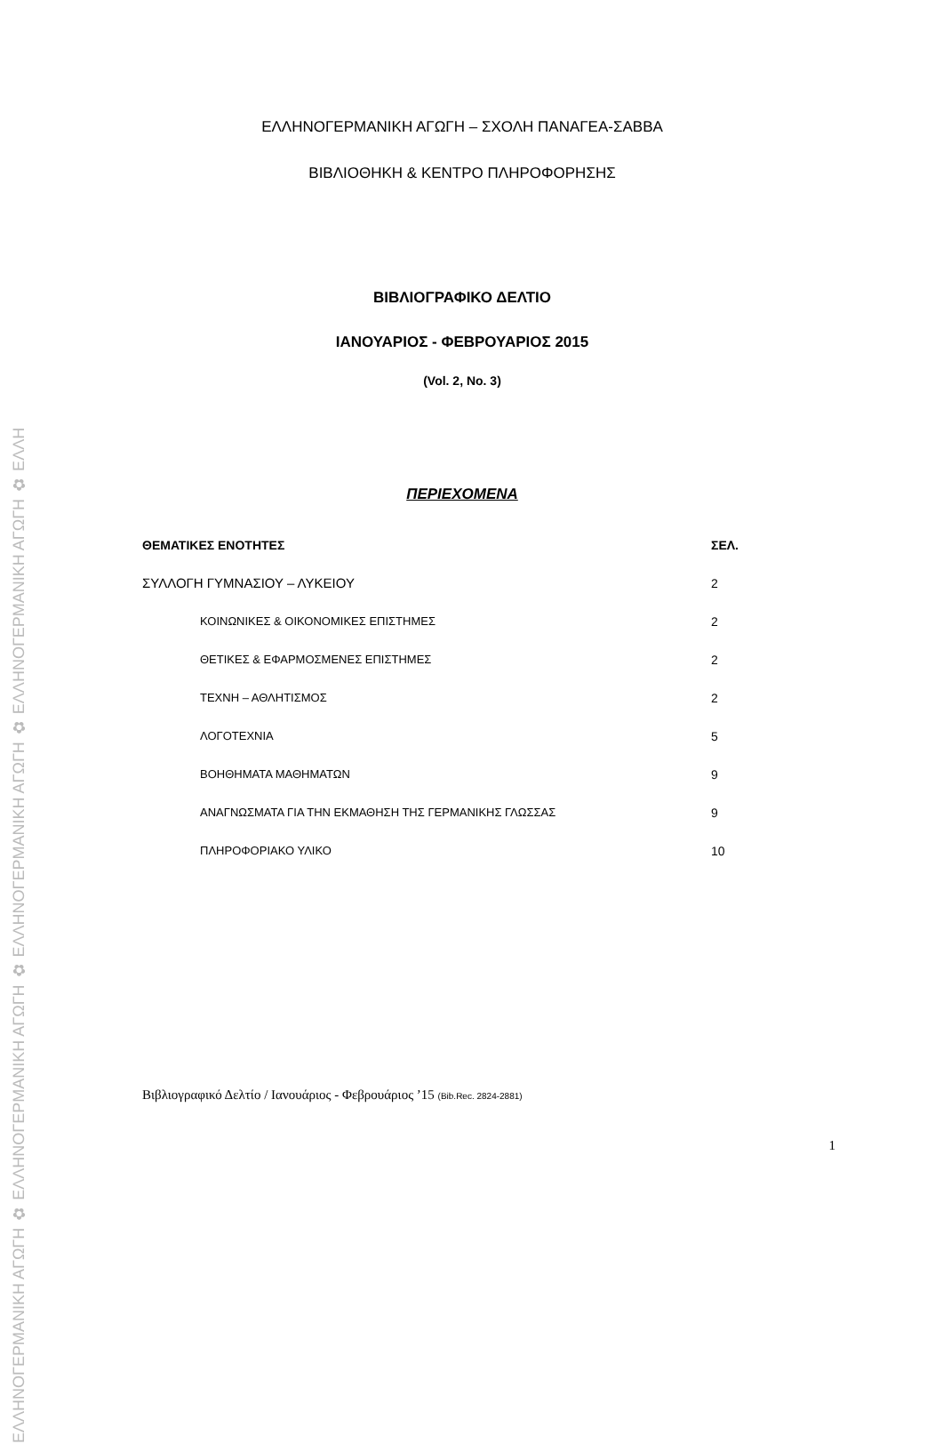ΕΛΛΗΝΟΓΕΡΜΑΝΙΚΗ ΑΓΩΓΗ ✿ ΕΛΛΗΝΟΓΕΡΜΑΝΙΚΗ ΑΓΩΓΗ ✿ ΕΛΛΗΝΟΓΕΡΜΑΝΙΚΗ ΑΓΩΓΗ ✿ ΕΛΛΗΝΟΓΕΡΜΑΝΙΚΗ ΑΓΩΓΗ ✿ ΕΛΛΗ
ΕΛΛΗΝΟΓΕΡΜΑΝΙΚΗ ΑΓΩΓΗ – ΣΧΟΛΗ ΠΑΝΑΓΕΑ-ΣΑΒΒΑ
ΒΙΒΛΙΟΘΗΚΗ & ΚΕΝΤΡΟ ΠΛΗΡΟΦΟΡΗΣΗΣ
ΒΙΒΛΙΟΓΡΑΦΙΚΟ ΔΕΛΤΙΟ
ΙΑΝΟΥΑΡΙΟΣ - ΦΕΒΡΟΥΑΡΙΟΣ 2015
(Vol. 2, No. 3)
ΠΕΡΙΕΧΟΜΕΝΑ
| ΘΕΜΑΤΙΚΕΣ ΕΝΟΤΗΤΕΣ | ΣΕΛ. |
| --- | --- |
| ΣΥΛΛΟΓΗ ΓΥΜΝΑΣΙΟΥ – ΛΥΚΕΙΟΥ | 2 |
| ΚΟΙΝΩΝΙΚΕΣ & ΟΙΚΟΝΟΜΙΚΕΣ ΕΠΙΣΤΗΜΕΣ | 2 |
| ΘΕΤΙΚΕΣ & ΕΦΑΡΜΟΣΜΕΝΕΣ ΕΠΙΣΤΗΜΕΣ | 2 |
| ΤΕΧΝΗ – ΑΘΛΗΤΙΣΜΟΣ | 2 |
| ΛΟΓΟΤΕΧΝΙΑ | 5 |
| ΒΟΗΘΗΜΑΤΑ ΜΑΘΗΜΑΤΩΝ | 9 |
| ΑΝΑΓΝΩΣΜΑΤΑ ΓΙΑ ΤΗΝ ΕΚΜΑΘΗΣΗ ΤΗΣ ΓΕΡΜΑΝΙΚΗΣ ΓΛΩΣΣΑΣ | 9 |
| ΠΛΗΡΟΦΟΡΙΑΚΟ ΥΛΙΚΟ | 10 |
Βιβλιογραφικό Δελτίο / Ιανουάριος - Φεβρουάριος ’15 (Bib.Rec. 2824-2881)
1